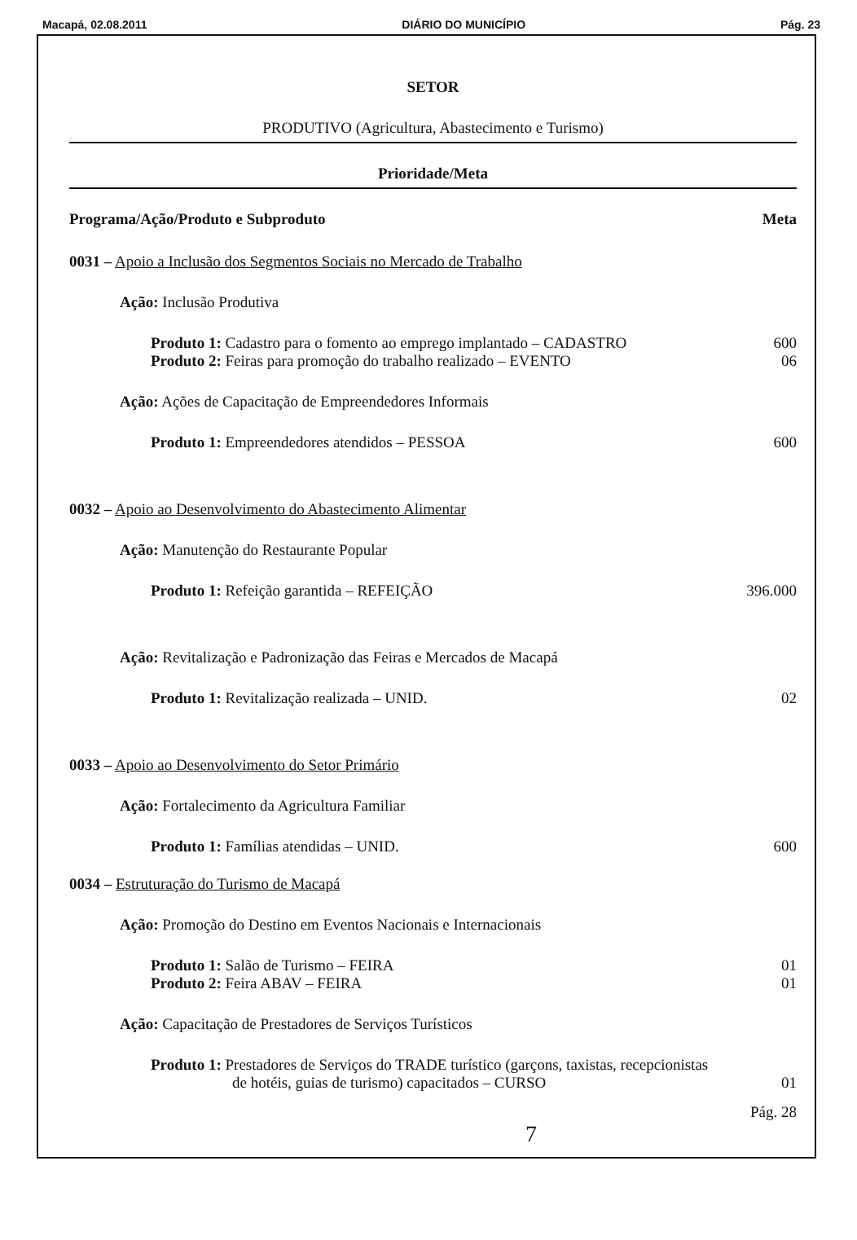Macapá, 02.08.2011 DIÁRIO DO MUNICÍPIO Pág. 23
SETOR
PRODUTIVO (Agricultura, Abastecimento e Turismo)
Prioridade/Meta
Programa/Ação/Produto e Subproduto Meta
0031 – Apoio a Inclusão dos Segmentos Sociais no Mercado de Trabalho
Ação: Inclusão Produtiva
Produto 1: Cadastro para o fomento ao emprego implantado – CADASTRO 600
Produto 2: Feiras para promoção do trabalho realizado – EVENTO 06
Ação: Ações de Capacitação de Empreendedores Informais
Produto 1: Empreendedores atendidos – PESSOA 600
0032 – Apoio ao Desenvolvimento do Abastecimento Alimentar
Ação: Manutenção do Restaurante Popular
Produto 1: Refeição garantida – REFEIÇÃO 396.000
Ação: Revitalização e Padronização das Feiras e Mercados de Macapá
Produto 1: Revitalização realizada – UNID. 02
0033 – Apoio ao Desenvolvimento do Setor Primário
Ação: Fortalecimento da Agricultura Familiar
Produto 1: Famílias atendidas – UNID. 600
0034 – Estruturação do Turismo de Macapá
Ação: Promoção do Destino em Eventos Nacionais e Internacionais
Produto 1: Salão de Turismo – FEIRA 01
Produto 2: Feira ABAV – FEIRA 01
Ação: Capacitação de Prestadores de Serviços Turísticos
Produto 1: Prestadores de Serviços do TRADE turístico (garçons, taxistas, recepcionistas
de hotéis, guias de turismo) capacitados – CURSO 01
Pág. 28
7